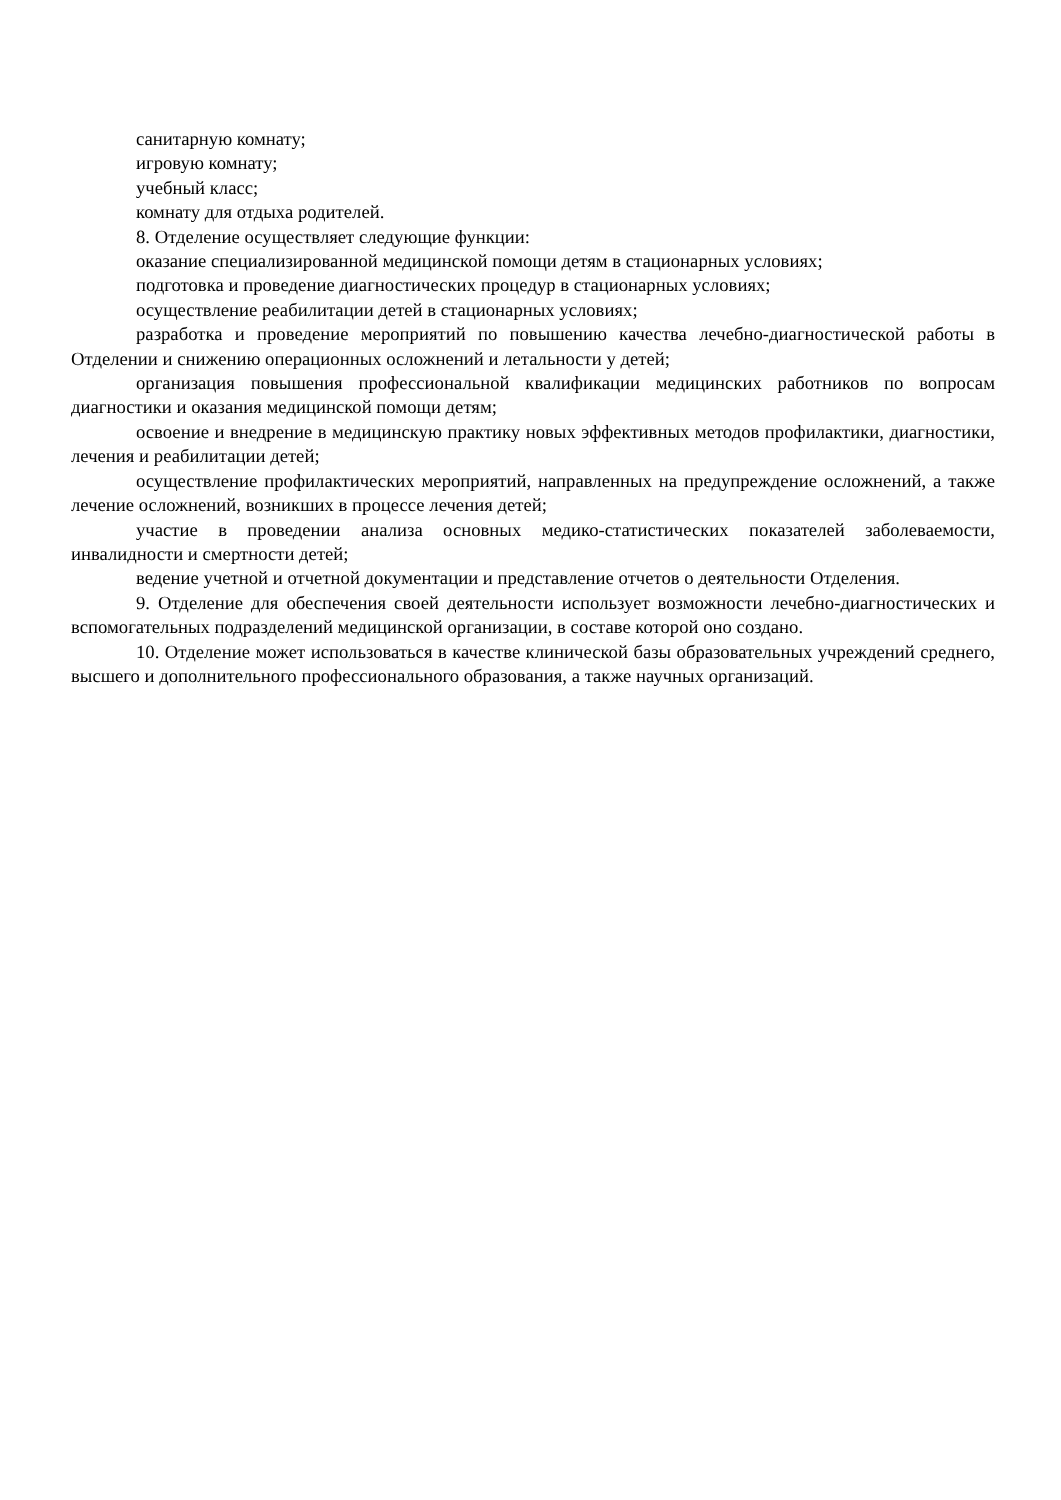санитарную комнату;
игровую комнату;
учебный класс;
комнату для отдыха родителей.
8. Отделение осуществляет следующие функции:
оказание специализированной медицинской помощи детям в стационарных условиях;
подготовка и проведение диагностических процедур в стационарных условиях;
осуществление реабилитации детей в стационарных условиях;
разработка и проведение мероприятий по повышению качества лечебно-диагностической работы в Отделении и снижению операционных осложнений и летальности у детей;
организация повышения профессиональной квалификации медицинских работников по вопросам диагностики и оказания медицинской помощи детям;
освоение и внедрение в медицинскую практику новых эффективных методов профилактики, диагностики, лечения и реабилитации детей;
осуществление профилактических мероприятий, направленных на предупреждение осложнений, а также лечение осложнений, возникших в процессе лечения детей;
участие в проведении анализа основных медико-статистических показателей заболеваемости, инвалидности и смертности детей;
ведение учетной и отчетной документации и представление отчетов о деятельности Отделения.
9. Отделение для обеспечения своей деятельности использует возможности лечебно-диагностических и вспомогательных подразделений медицинской организации, в составе которой оно создано.
10. Отделение может использоваться в качестве клинической базы образовательных учреждений среднего, высшего и дополнительного профессионального образования, а также научных организаций.